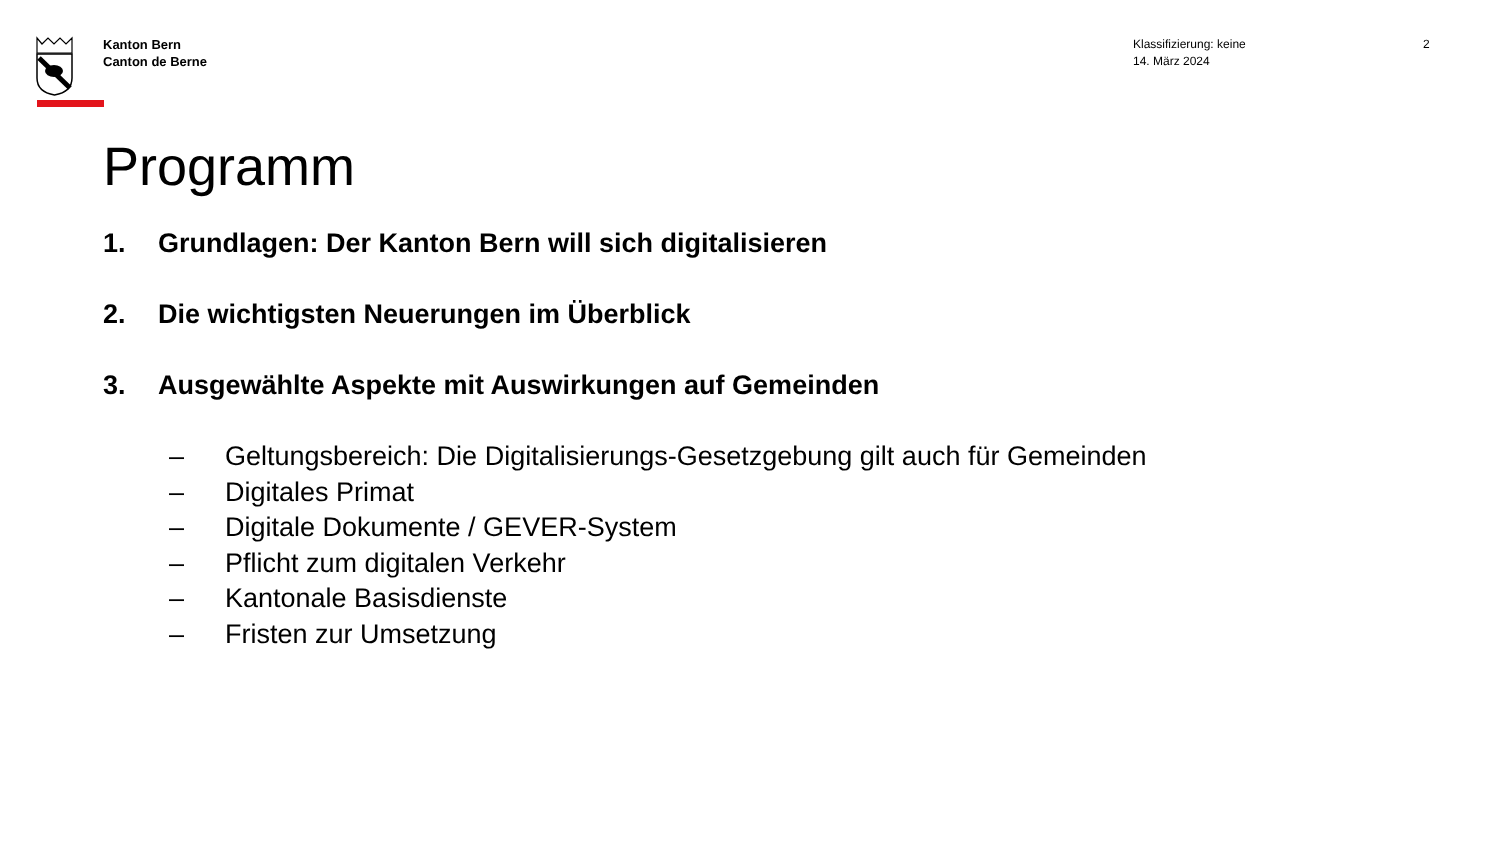Kanton Bern
Canton de Berne
Klassifizierung: keine
14. März 2024
2
Programm
1. Grundlagen: Der Kanton Bern will sich digitalisieren
2. Die wichtigsten Neuerungen im Überblick
3. Ausgewählte Aspekte mit Auswirkungen auf Gemeinden
– Geltungsbereich: Die Digitalisierungs-Gesetzgebung gilt auch für Gemeinden
– Digitales Primat
– Digitale Dokumente / GEVER-System
– Pflicht zum digitalen Verkehr
– Kantonale Basisdienste
– Fristen zur Umsetzung